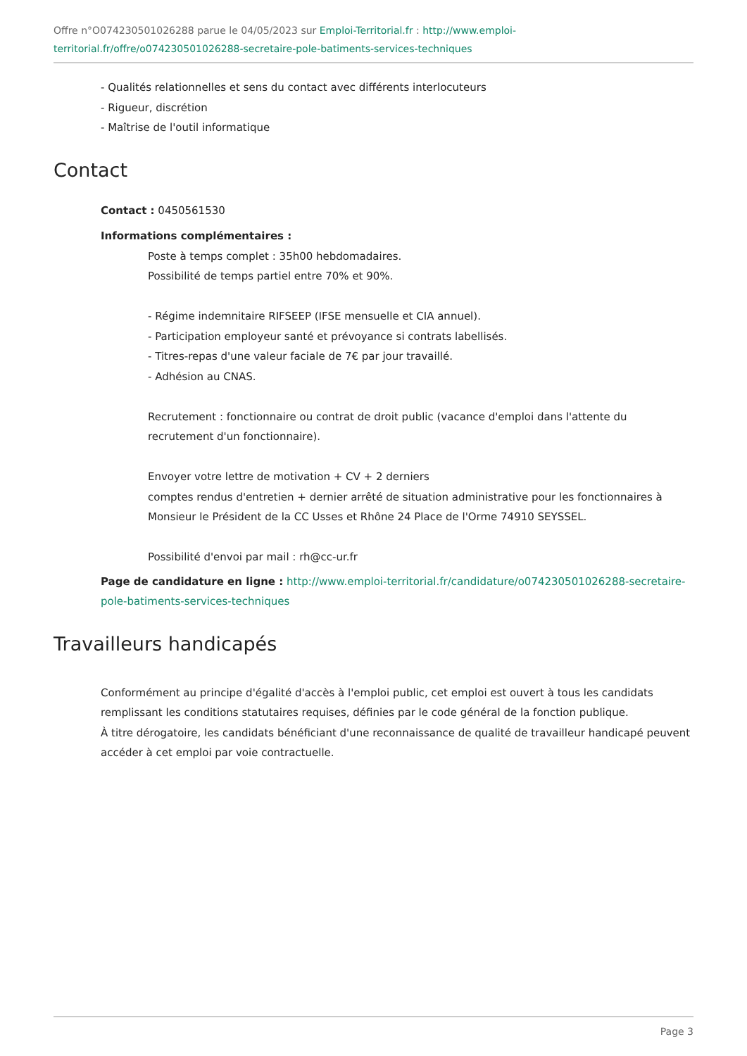Offre n°O074230501026288 parue le 04/05/2023 sur Emploi-Territorial.fr : http://www.emploi-territorial.fr/offre/o074230501026288-secretaire-pole-batiments-services-techniques
- Qualités relationnelles et sens du contact avec différents interlocuteurs
- Rigueur, discrétion
- Maîtrise de l'outil informatique
Contact
Contact : 0450561530
Informations complémentaires :
Poste à temps complet : 35h00 hebdomadaires.
Possibilité de temps partiel entre 70% et 90%.
- Régime indemnitaire RIFSEEP (IFSE mensuelle et CIA annuel).
- Participation employeur santé et prévoyance si contrats labellisés.
- Titres-repas d'une valeur faciale de 7€ par jour travaillé.
- Adhésion au CNAS.
Recrutement : fonctionnaire ou contrat de droit public (vacance d'emploi dans l'attente du recrutement d'un fonctionnaire).
Envoyer votre lettre de motivation + CV + 2 derniers
comptes rendus d'entretien + dernier arrêté de situation administrative pour les fonctionnaires à Monsieur le Président de la CC Usses et Rhône 24 Place de l'Orme 74910 SEYSSEL.
Possibilité d'envoi par mail : rh@cc-ur.fr
Page de candidature en ligne : http://www.emploi-territorial.fr/candidature/o074230501026288-secretaire-pole-batiments-services-techniques
Travailleurs handicapés
Conformément au principe d'égalité d'accès à l'emploi public, cet emploi est ouvert à tous les candidats remplissant les conditions statutaires requises, définies par le code général de la fonction publique.
À titre dérogatoire, les candidats bénéficiant d'une reconnaissance de qualité de travailleur handicapé peuvent accéder à cet emploi par voie contractuelle.
Page 3